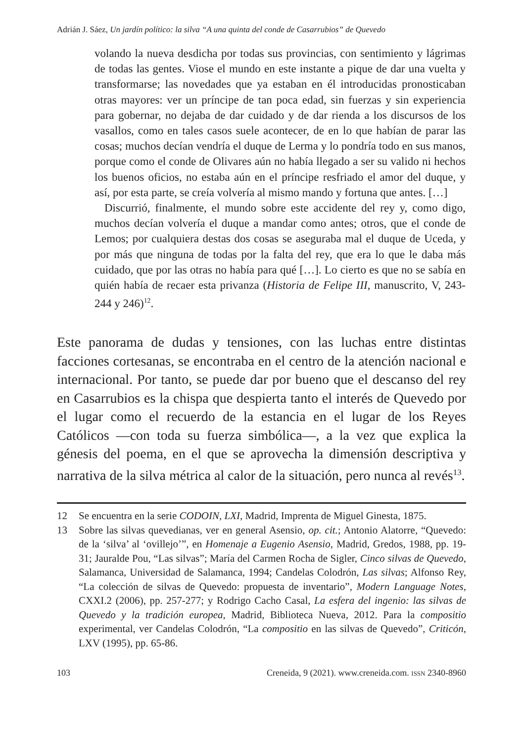Adrián J. Sáez, Un jardín político: la silva “A una quinta del conde de Casarrubios” de Quevedo
volando la nueva desdicha por todas sus provincias, con sentimiento y lágrimas de todas las gentes. Viose el mundo en este instante a pique de dar una vuelta y transformarse; las novedades que ya estaban en él introducidas pronosticaban otras mayores: ver un príncipe de tan poca edad, sin fuerzas y sin experiencia para gobernar, no dejaba de dar cuidado y de dar rienda a los discursos de los vasallos, como en tales casos suele acontecer, de en lo que habían de parar las cosas; muchos decían vendría el duque de Lerma y lo pondría todo en sus manos, porque como el conde de Olivares aún no había llegado a ser su valido ni hechos los buenos oficios, no estaba aún en el príncipe resfriado el amor del duque, y así, por esta parte, se creía volvería al mismo mando y fortuna que antes. […]
Discurrió, finalmente, el mundo sobre este accidente del rey y, como digo, muchos decían volvería el duque a mandar como antes; otros, que el conde de Lemos; por cualquiera destas dos cosas se aseguraba mal el duque de Uceda, y por más que ninguna de todas por la falta del rey, que era lo que le daba más cuidado, que por las otras no había para qué […]. Lo cierto es que no se sabía en quién había de recaer esta privanza (Historia de Felipe III, manuscrito, V, 243-244 y 246)<sup>12</sup>.
Este panorama de dudas y tensiones, con las luchas entre distintas facciones cortesanas, se encontraba en el centro de la atención nacional e internacional. Por tanto, se puede dar por bueno que el descanso del rey en Casarrubios es la chispa que despierta tanto el interés de Quevedo por el lugar como el recuerdo de la estancia en el lugar de los Reyes Católicos —con toda su fuerza simbólica—, a la vez que explica la génesis del poema, en el que se aprovecha la dimensión descriptiva y narrativa de la silva métrica al calor de la situación, pero nunca al revés<sup>13</sup>.
12 Se encuentra en la serie CODOIN, LXI, Madrid, Imprenta de Miguel Ginesta, 1875.
13 Sobre las silvas quevedianas, ver en general Asensio, op. cit.; Antonio Alatorre, “Quevedo: de la ‘silva’ al ‘ovillejo’”, en Homenaje a Eugenio Asensio, Madrid, Gredos, 1988, pp. 19-31; Jauralde Pou, “Las silvas”; María del Carmen Rocha de Sigler, Cinco silvas de Quevedo, Salamanca, Universidad de Salamanca, 1994; Candelas Colodrón, Las silvas; Alfonso Rey, “La colección de silvas de Quevedo: propuesta de inventario”, Modern Language Notes, CXXI.2 (2006), pp. 257-277; y Rodrigo Cacho Casal, La esfera del ingenio: las silvas de Quevedo y la tradición europea, Madrid, Biblioteca Nueva, 2012. Para la compositio experimental, ver Candelas Colodrón, “La compositio en las silvas de Quevedo”, Criticón, LXV (1995), pp. 65-86.
103 Creneida, 9 (2021). www.creneida.com. ISSN 2340-8960